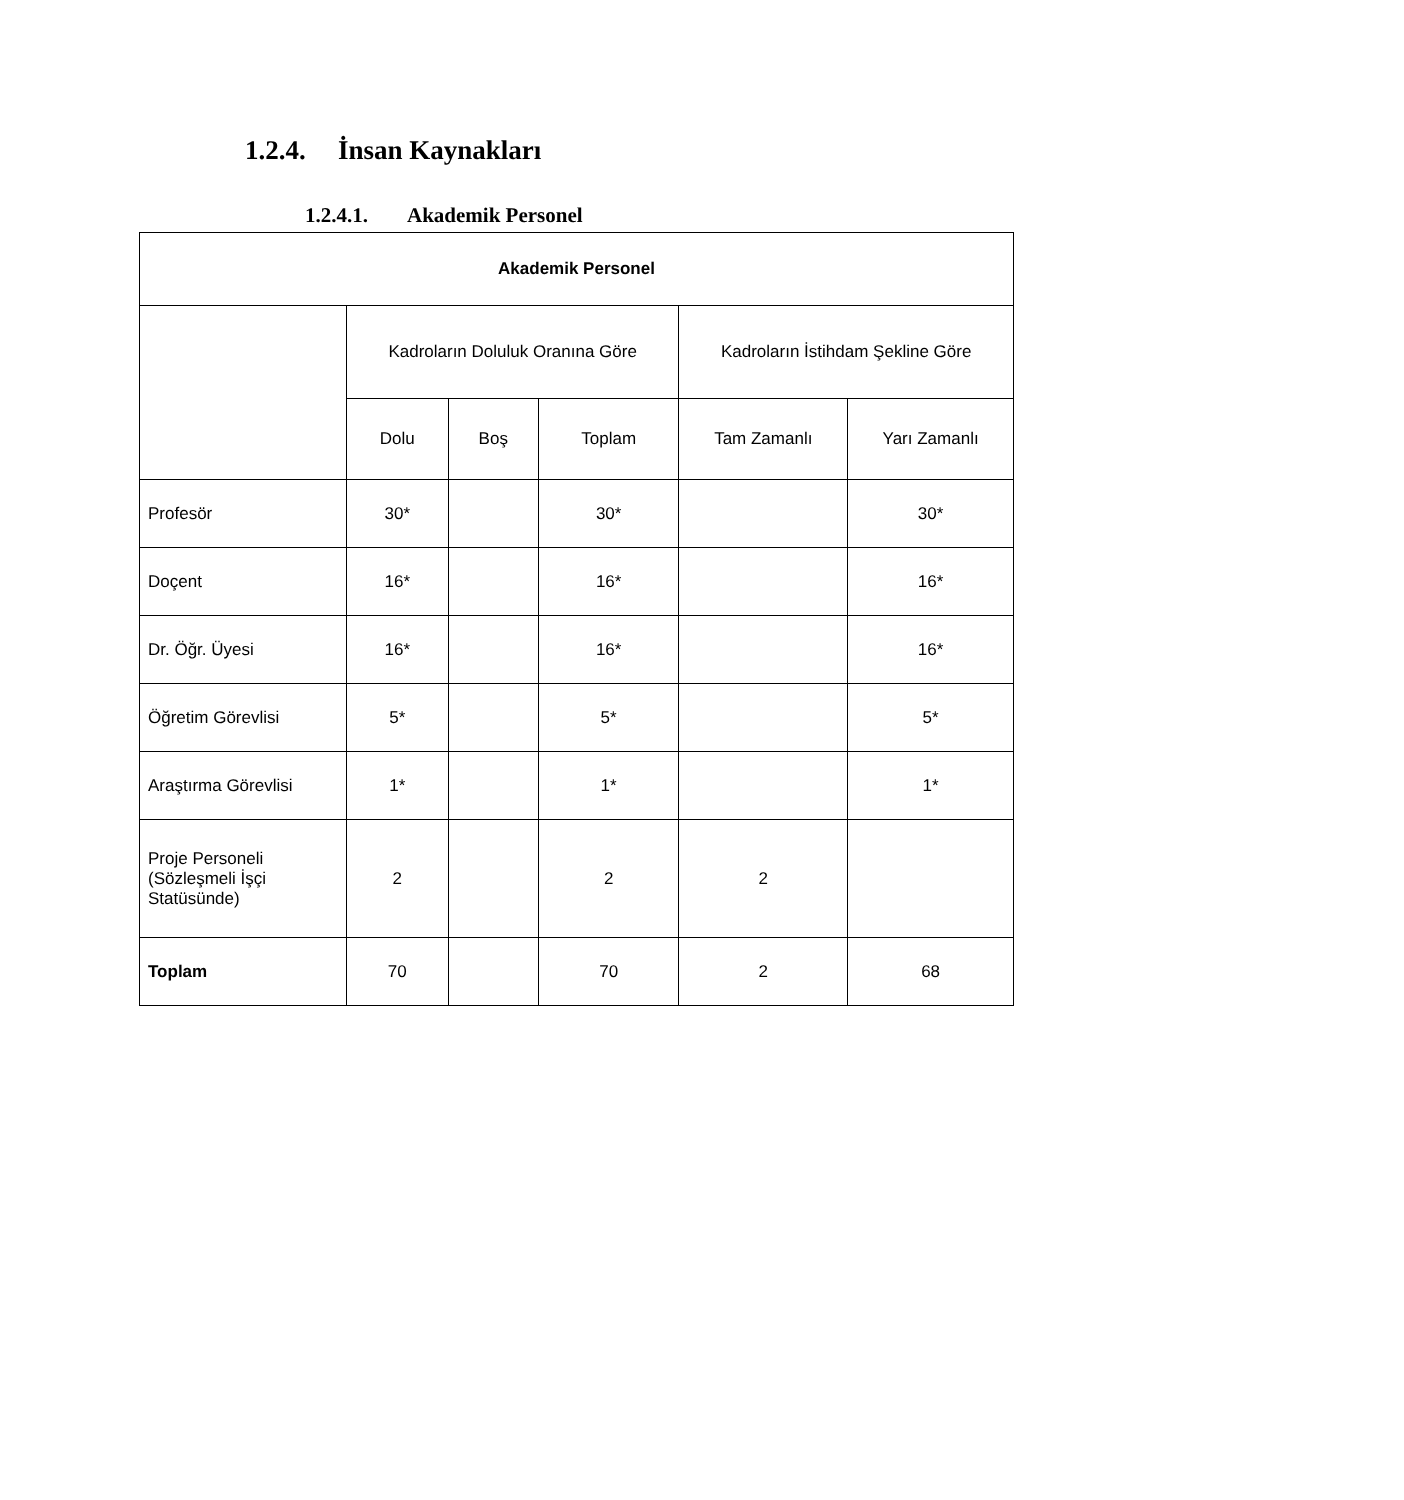1.2.4. İnsan Kaynakları
1.2.4.1. Akademik Personel
| Akademik Personel | | | | | |
| --- | --- | --- | --- | --- | --- |
| | Kadroların Doluluk Oranına Göre | | | Kadroların İstihdam Şekline Göre | |
| | Dolu | Boş | Toplam | Tam Zamanlı | Yarı Zamanlı |
| Profesör | 30* | | 30* | | 30* |
| Doçent | 16* | | 16* | | 16* |
| Dr. Öğr. Üyesi | 16* | | 16* | | 16* |
| Öğretim Görevlisi | 5* | | 5* | | 5* |
| Araştırma Görevlisi | 1* | | 1* | | 1* |
| Proje Personeli (Sözleşmeli İşçi Statüsünde) | 2 | | 2 | 2 | |
| Toplam | 70 | | 70 | 2 | 68 |